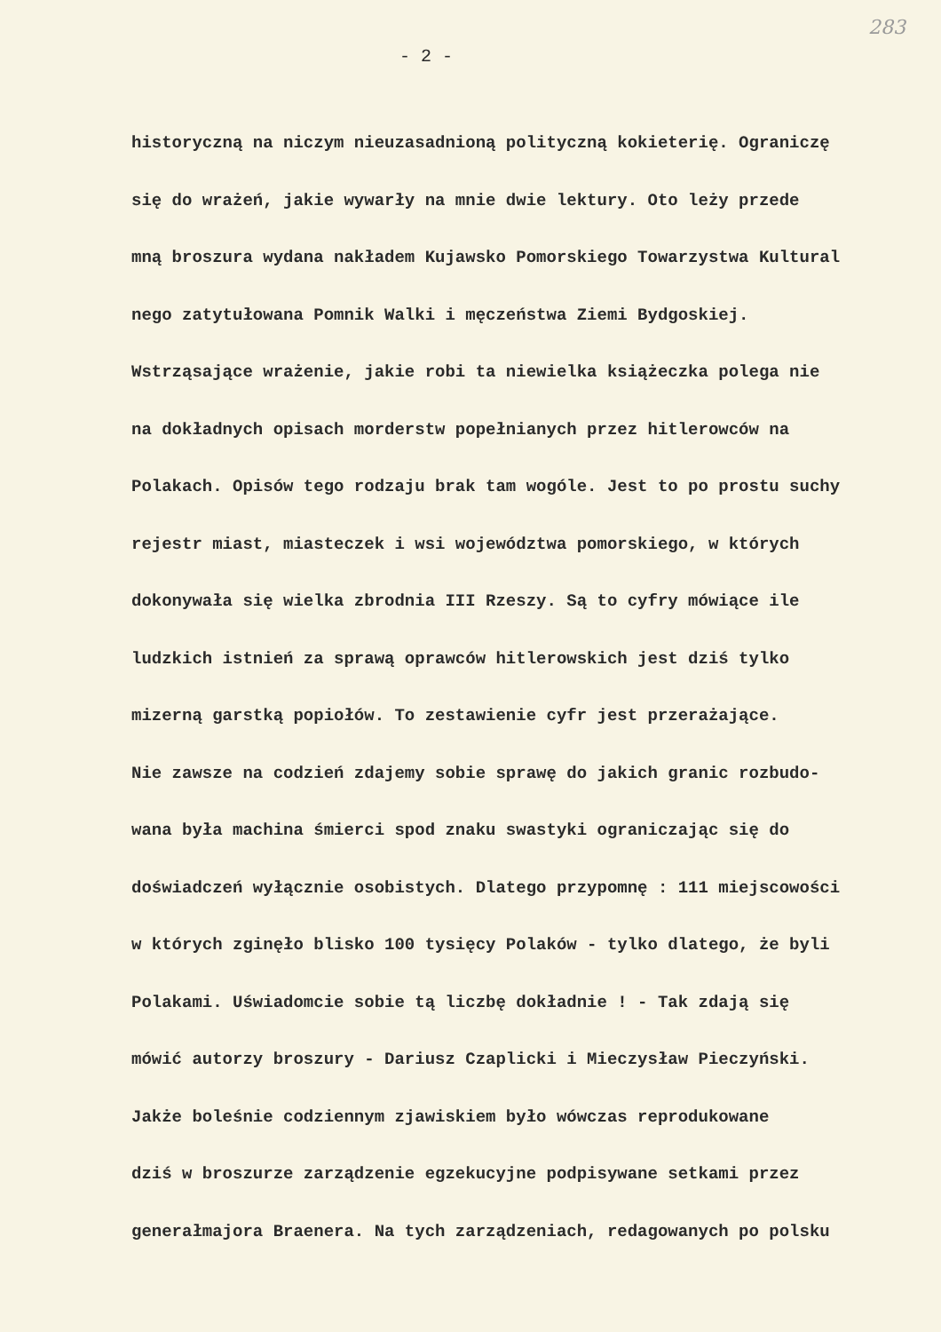283
- 2 -
historyczną na niczym nieuzasadnioną polityczną kokieterię. Ograniczę
się do wrażeń, jakie wywarły na mnie dwie lektury. Oto leży przede
mną broszura wydana nakładem Kujawsko Pomorskiego Towarzystwa Kultural
nego zatytułowana Pomnik Walki i męczeństwa Ziemi Bydgoskiej.
Wstrząsające wrażenie, jakie robi ta niewielka książeczka polega nie
na dokładnych opisach morderstw popełnianych przez hitlerowców na
Polakach. Opisów tego rodzaju brak tam wogóle. Jest to po prostu suchy
rejestr miast, miasteczek i wsi województwa pomorskiego, w których
dokonywała się wielka zbrodnia III Rzeszy. Są to cyfry mówiące ile
ludzkich istnień za sprawą oprawców hitlerowskich jest dziś tylko
mizerną garstką popiołów. To zestawienie cyfr jest przerażające.
Nie zawsze na codzień zdajemy sobie sprawę do jakich granic rozbudo-
wana była machina śmierci spod znaku swastyki ograniczając się do
doświadczeń wyłącznie osobistych. Dlatego przypomnę : 111 miejscowości
w których zginęło blisko 100 tysięcy Polaków - tylko dlatego, że byli
Polakami. Uświadomcie sobie tą liczbę dokładnie ! - Tak zdają się
mówić autorzy broszury - Dariusz Czaplicki i Mieczysław Pieczyński.
Jakże boleśnie codziennym zjawiskiem było wówczas reprodukowane
dziś w broszurze zarządzenie egzekucyjne podpisywane setkami przez
generałmajora Braenera. Na tych zarządzeniach, redagowanych po polsku